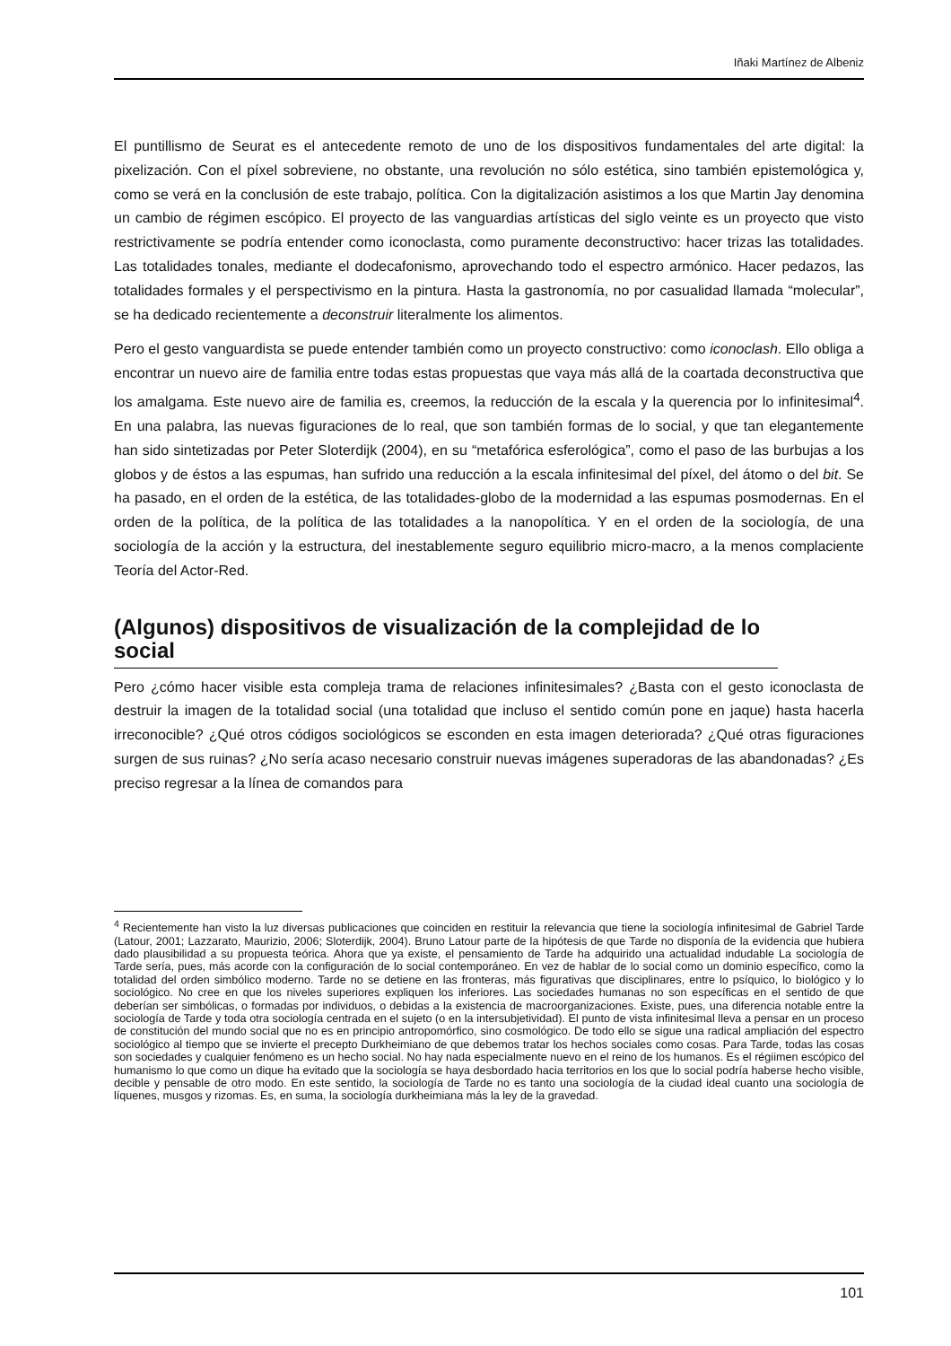Iñaki Martínez de Albeniz
El puntillismo de Seurat es el antecedente remoto de uno de los dispositivos fundamentales del arte digital: la pixelización. Con el píxel sobreviene, no obstante, una revolución no sólo estética, sino también epistemológica y, como se verá en la conclusión de este trabajo, política. Con la digitalización asistimos a los que Martin Jay denomina un cambio de régimen escópico. El proyecto de las vanguardias artísticas del siglo veinte es un proyecto que visto restrictivamente se podría entender como iconoclasta, como puramente deconstructivo: hacer trizas las totalidades. Las totalidades tonales, mediante el dodecafonismo, aprovechando todo el espectro armónico. Hacer pedazos, las totalidades formales y el perspectivismo en la pintura. Hasta la gastronomía, no por casualidad llamada “molecular”, se ha dedicado recientemente a deconstruir literalmente los alimentos.
Pero el gesto vanguardista se puede entender también como un proyecto constructivo: como iconoclash. Ello obliga a encontrar un nuevo aire de familia entre todas estas propuestas que vaya más allá de la coartada deconstructiva que los amalgama. Este nuevo aire de familia es, creemos, la reducción de la escala y la querencia por lo infinitesimal<sup>4</sup>. En una palabra, las nuevas figuraciones de lo real, que son también formas de lo social, y que tan elegantemente han sido sintetizadas por Peter Sloterdijk (2004), en su “metafórica esferológica”, como el paso de las burbujas a los globos y de éstos a las espumas, han sufrido una reducción a la escala infinitesimal del píxel, del átomo o del bit. Se ha pasado, en el orden de la estética, de las totalidades-globo de la modernidad a las espumas posmodernas. En el orden de la política, de la política de las totalidades a la nanopolítica. Y en el orden de la sociología, de una sociología de la acción y la estructura, del inestablemente seguro equilibrio micro-macro, a la menos complaciente Teoría del Actor-Red.
(Algunos) dispositivos de visualización de la complejidad de lo social
Pero ¿cómo hacer visible esta compleja trama de relaciones infinitesimales? ¿Basta con el gesto iconoclasta de destruir la imagen de la totalidad social (una totalidad que incluso el sentido común pone en jaque) hasta hacerla irreconocible? ¿Qué otros códigos sociológicos se esconden en esta imagen deteriorada? ¿Qué otras figuraciones surgen de sus ruinas? ¿No sería acaso necesario construir nuevas imágenes superadoras de las abandonadas? ¿Es preciso regresar a la línea de comandos para
<sup>4</sup> Recientemente han visto la luz diversas publicaciones que coinciden en restituir la relevancia que tiene la sociología infinitesimal de Gabriel Tarde (Latour, 2001; Lazzarato, Maurizio, 2006; Sloterdijk, 2004). Bruno Latour parte de la hipótesis de que Tarde no disponía de la evidencia que hubiera dado plausibilidad a su propuesta teórica. Ahora que ya existe, el pensamiento de Tarde ha adquirido una actualidad indudable La sociología de Tarde sería, pues, más acorde con la configuración de lo social contemporáneo. En vez de hablar de lo social como un dominio específico, como la totalidad del orden simbólico moderno. Tarde no se detiene en las fronteras, más figurativas que disciplinares, entre lo psíquico, lo biológico y lo sociológico. No cree en que los niveles superiores expliquen los inferiores. Las sociedades humanas no son específicas en el sentido de que deberían ser simbólicas, o formadas por individuos, o debidas a la existencia de macroorganizaciones. Existe, pues, una diferencia notable entre la sociología de Tarde y toda otra sociología centrada en el sujeto (o en la intersubjetividad). El punto de vista infinitesimal lleva a pensar en un proceso de constitución del mundo social que no es en principio antropomórfico, sino cosmológico. De todo ello se sigue una radical ampliación del espectro sociológico al tiempo que se invierte el precepto Durkheimiano de que debemos tratar los hechos sociales como cosas. Para Tarde, todas las cosas son sociedades y cualquier fenómeno es un hecho social. No hay nada especialmente nuevo en el reino de los humanos. Es el régiimen escópico del humanismo lo que como un dique ha evitado que la sociología se haya desbordado hacia territorios en los que lo social podría haberse hecho visible, decible y pensable de otro modo. En este sentido, la sociología de Tarde no es tanto una sociología de la ciudad ideal cuanto una sociología de líquenes, musgos y rizomas. Es, en suma, la sociología durkheimiana más la ley de la gravedad.
101